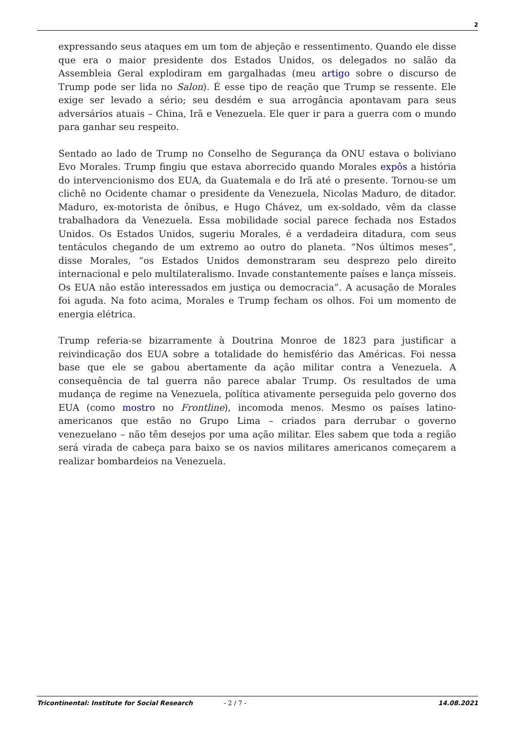2
expressando seus ataques em um tom de abjeção e ressentimento. Quando ele disse que era o maior presidente dos Estados Unidos, os delegados no salão da Assembleia Geral explodiram em gargalhadas (meu artigo sobre o discurso de Trump pode ser lida no Salon). É esse tipo de reação que Trump se ressente. Ele exige ser levado a sério; seu desdém e sua arrogância apontavam para seus adversários atuais – China, Irã e Venezuela. Ele quer ir para a guerra com o mundo para ganhar seu respeito.
Sentado ao lado de Trump no Conselho de Segurança da ONU estava o boliviano Evo Morales. Trump fingiu que estava aborrecido quando Morales expôs a história do intervencionismo dos EUA, da Guatemala e do Irã até o presente. Tornou-se um clichê no Ocidente chamar o presidente da Venezuela, Nicolas Maduro, de ditador. Maduro, ex-motorista de ônibus, e Hugo Chávez, um ex-soldado, vêm da classe trabalhadora da Venezuela. Essa mobilidade social parece fechada nos Estados Unidos. Os Estados Unidos, sugeriu Morales, é a verdadeira ditadura, com seus tentáculos chegando de um extremo ao outro do planeta. “Nos últimos meses”, disse Morales, “os Estados Unidos demonstraram seu desprezo pelo direito internacional e pelo multilateralismo. Invade constantemente países e lança mísseis. Os EUA não estão interessados em justiça ou democracia”. A acusação de Morales foi aguda. Na foto acima, Morales e Trump fecham os olhos. Foi um momento de energia elétrica.
Trump referia-se bizarramente à Doutrina Monroe de 1823 para justificar a reivindicação dos EUA sobre a totalidade do hemisfério das Américas. Foi nessa base que ele se gabou abertamente da ação militar contra a Venezuela. A consequência de tal guerra não parece abalar Trump. Os resultados de uma mudança de regime na Venezuela, política ativamente perseguida pelo governo dos EUA (como mostro no Frontline), incomoda menos. Mesmo os países latino-americanos que estão no Grupo Lima – criados para derrubar o governo venezuelano – não têm desejos por uma ação militar. Eles sabem que toda a região será virada de cabeça para baixo se os navios militares americanos começarem a realizar bombardeios na Venezuela.
Tricontinental: Institute for Social Research - 2 / 7 - 14.08.2021